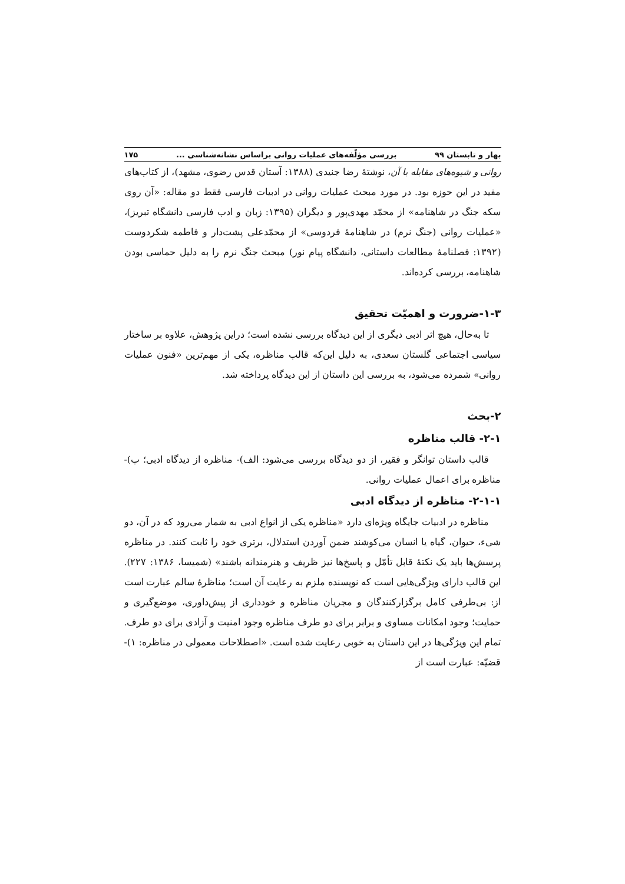بهار و تابستان ۹۹ بررسی مؤلّفه‌های عملیات روانی براساس نشانه‌شناسی ... ۱۷۵
روانی و شیوه‌های مقابله با آن، نوشتهٔ رضا جنیدی (۱۳۸۸: آستان قدس رضوی، مشهد)، از کتاب‌های مفید در این حوزه بود. در مورد مبحث عملیات روانی در ادبیات فارسی فقط دو مقاله: «آن روی سکه جنگ در شاهنامه» از محمّد مهدی‌پور و دیگران (۱۳۹۵: زبان و ادب فارسی دانشگاه تبریز)، «عملیات روانی (جنگ نرم) در شاهنامهٔ فردوسی» از محمّدعلی پشت‌دار و فاطمه شکردوست (۱۳۹۲: فصلنامهٔ مطالعات داستانی، دانشگاه پیام نور) مبحث جنگ نرم را به دلیل حماسی بودن شاهنامه، بررسی کرده‌اند.
۱-۳-ضرورت و اهمیّت تحقیق
تا به‌حال، هیچ اثر ادبی دیگری از این دیدگاه بررسی نشده است؛ دراین پژوهش، علاوه بر ساختار سیاسی اجتماعی گلستان سعدی، به دلیل این‌که قالب مناظره، یکی از مهم‌ترین «فنون عملیات روانی» شمرده می‌شود، به بررسی این داستان از این دیدگاه پرداخته شد.
۲-بحث
۲-۱- قالب مناظره
قالب داستان توانگر و فقیر، از دو دیدگاه بررسی می‌شود: الف)- مناظره از دیدگاه ادبی؛ ب)-مناظره برای اعمال عملیات روانی.
۲-۱-۱- مناظره از دیدگاه ادبی
مناظره در ادبیات جایگاه ویژه‌ای دارد «مناظره یکی از انواع ادبی به شمار می‌رود که در آن، دو شیء، حیوان، گیاه یا انسان می‌کوشند ضمن آوردن استدلال، برتری خود را ثابت کنند. در مناظره پرسش‌ها باید یک نکتهٔ قابل تأمّل و پاسخ‌ها نیز ظریف و هنرمندانه باشند» (شمیسا، ۱۳۸۶: ۲۲۷). این قالب دارای ویژگی‌هایی است که نویسنده ملزم به رعایت آن است؛ مناظرهٔ سالم عبارت است از: بی‌طرفی کامل برگزارکنندگان و مجریان مناظره و خودداری از پیش‌داوری، موضع‌گیری و حمایت؛ وجود امکانات مساوی و برابر برای دو طرف مناظره وجود امنیت و آزادی برای دو طرف. تمام این ویژگی‌ها در این داستان به خوبی رعایت شده است. «اصطلاحات معمولی در مناظره: ۱)- قضیّه: عبارت است از